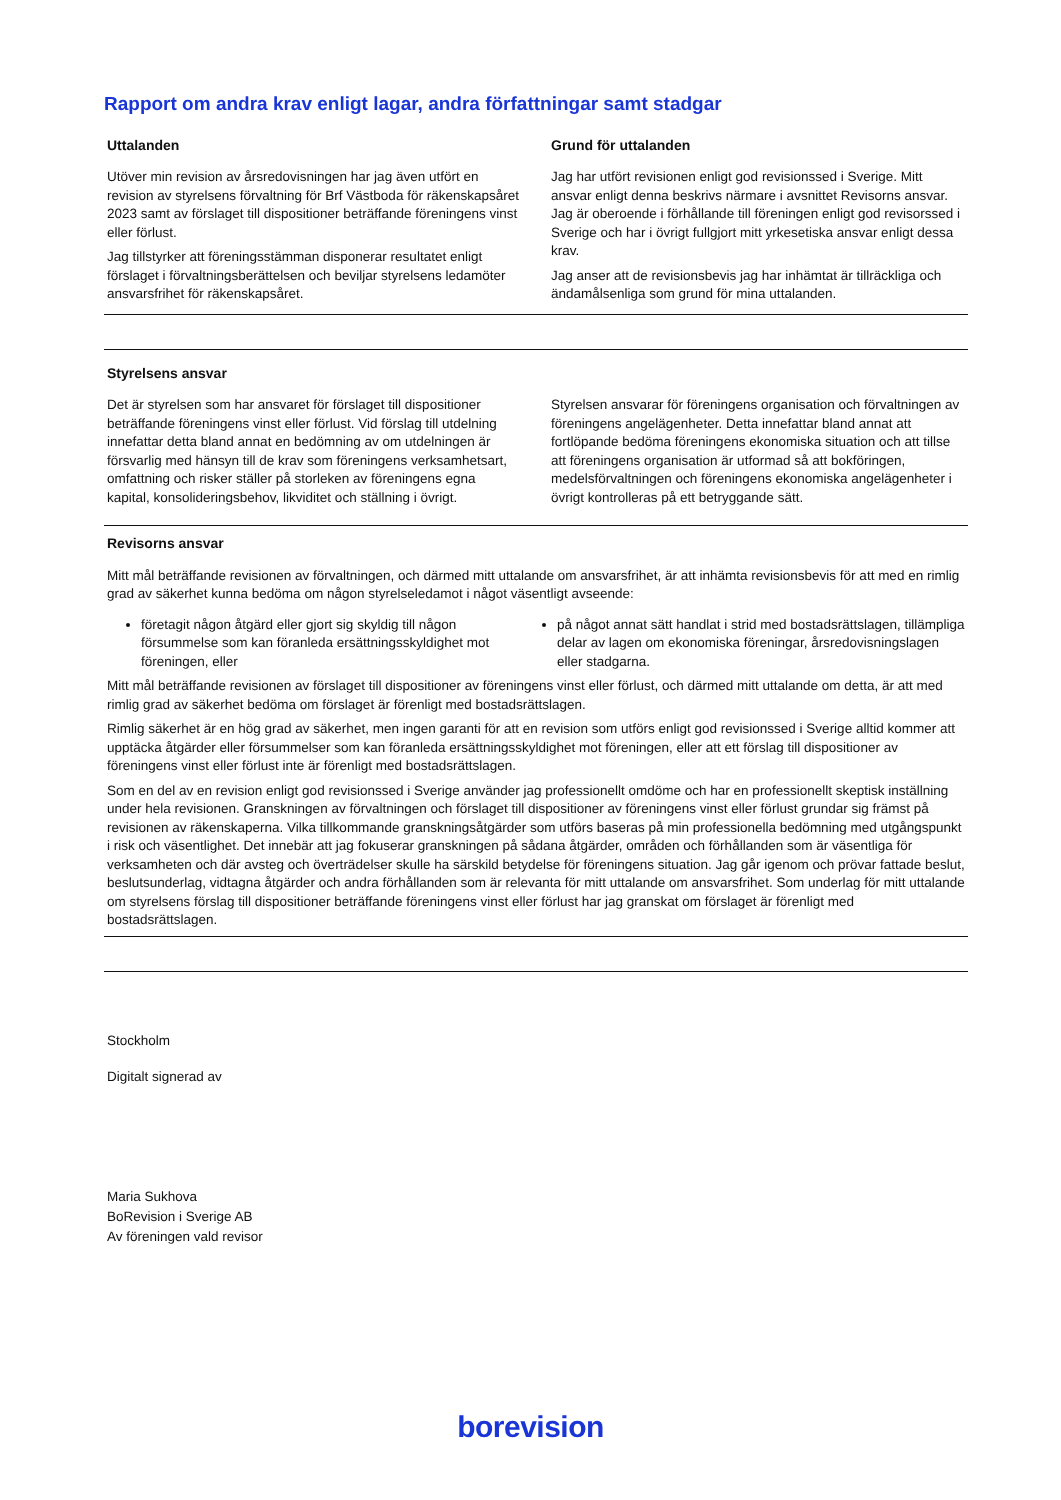Rapport om andra krav enligt lagar, andra författningar samt stadgar
Uttalanden
Utöver min revision av årsredovisningen har jag även utfört en revision av styrelsens förvaltning för Brf Västboda för räkenskapsåret 2023 samt av förslaget till dispositioner beträffande föreningens vinst eller förlust.
Jag tillstyrker att föreningsstämman disponerar resultatet enligt förslaget i förvaltningsberättelsen och beviljar styrelsens ledamöter ansvarsfrihet för räkenskapsåret.
Grund för uttalanden
Jag har utfört revisionen enligt god revisionssed i Sverige. Mitt ansvar enligt denna beskrivs närmare i avsnittet Revisorns ansvar. Jag är oberoende i förhållande till föreningen enligt god revisorssed i Sverige och har i övrigt fullgjort mitt yrkesetiska ansvar enligt dessa krav.
Jag anser att de revisionsbevis jag har inhämtat är tillräckliga och ändamålsenliga som grund för mina uttalanden.
Styrelsens ansvar
Det är styrelsen som har ansvaret för förslaget till dispositioner beträffande föreningens vinst eller förlust. Vid förslag till utdelning innefattar detta bland annat en bedömning av om utdelningen är försvarlig med hänsyn till de krav som föreningens verksamhetsart, omfattning och risker ställer på storleken av föreningens egna kapital, konsolideringsbehov, likviditet och ställning i övrigt.
Styrelsen ansvarar för föreningens organisation och förvaltningen av föreningens angelägenheter. Detta innefattar bland annat att fortlöpande bedöma föreningens ekonomiska situation och att tillse att föreningens organisation är utformad så att bokföringen, medelsförvaltningen och föreningens ekonomiska angelägenheter i övrigt kontrolleras på ett betryggande sätt.
Revisorns ansvar
Mitt mål beträffande revisionen av förvaltningen, och därmed mitt uttalande om ansvarsfrihet, är att inhämta revisionsbevis för att med en rimlig grad av säkerhet kunna bedöma om någon styrelseledamot i något väsentligt avseende:
företagit någon åtgärd eller gjort sig skyldig till någon försummelse som kan föranleda ersättningsskyldighet mot föreningen, eller
på något annat sätt handlat i strid med bostadsrättslagen, tillämpliga delar av lagen om ekonomiska föreningar, årsredovisningslagen eller stadgarna.
Mitt mål beträffande revisionen av förslaget till dispositioner av föreningens vinst eller förlust, och därmed mitt uttalande om detta, är att med rimlig grad av säkerhet bedöma om förslaget är förenligt med bostadsrättslagen.
Rimlig säkerhet är en hög grad av säkerhet, men ingen garanti för att en revision som utförs enligt god revisionssed i Sverige alltid kommer att upptäcka åtgärder eller försummelser som kan föranleda ersättningsskyldighet mot föreningen, eller att ett förslag till dispositioner av föreningens vinst eller förlust inte är förenligt med bostadsrättslagen.
Som en del av en revision enligt god revisionssed i Sverige använder jag professionellt omdöme och har en professionellt skeptisk inställning under hela revisionen. Granskningen av förvaltningen och förslaget till dispositioner av föreningens vinst eller förlust grundar sig främst på revisionen av räkenskaperna. Vilka tillkommande granskningsåtgärder som utförs baseras på min professionella bedömning med utgångspunkt i risk och väsentlighet. Det innebär att jag fokuserar granskningen på sådana åtgärder, områden och förhållanden som är väsentliga för verksamheten och där avsteg och överträdelser skulle ha särskild betydelse för föreningens situation. Jag går igenom och prövar fattade beslut, beslutsunderlag, vidtagna åtgärder och andra förhållanden som är relevanta för mitt uttalande om ansvarsfrihet. Som underlag för mitt uttalande om styrelsens förslag till dispositioner beträffande föreningens vinst eller förlust har jag granskat om förslaget är förenligt med bostadsrättslagen.
Stockholm
Digitalt signerad av
Maria Sukhova
BoRevision i Sverige AB
Av föreningen vald revisor
borevision